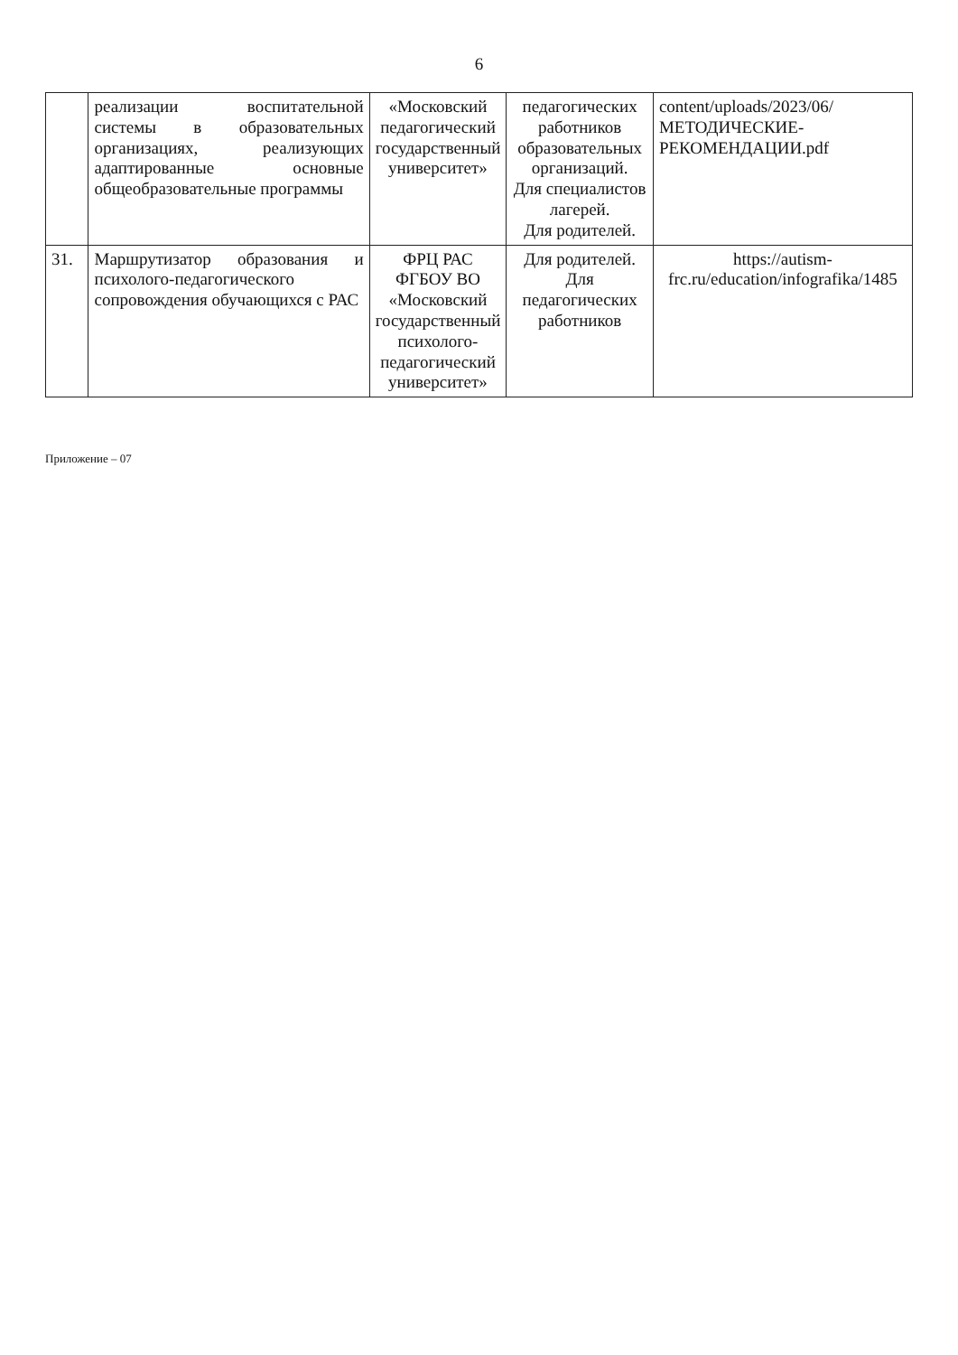6
| | реализации воспитательной системы в образовательных организациях, реализующих адаптированные основные общеобразовательные программы | «Московский педагогический государственный университет» | педагогических работников образовательных организаций. Для специалистов лагерей. Для родителей. | content/uploads/2023/06/МЕТОДИЧЕСКИЕ-РЕКОМЕНДАЦИИ.pdf |
| 31. | Маршрутизатор образования и психолого-педагогического сопровождения обучающихся с РАС | ФРЦ РАС ФГБОУ ВО «Московский государственный психолого-педагогический университет» | Для родителей. Для педагогических работников | https://autism-frc.ru/education/infografika/1485 |
Приложение – 07